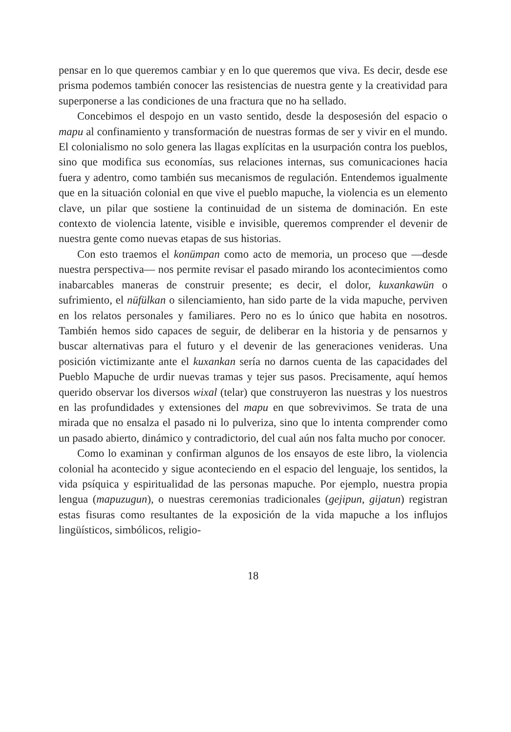pensar en lo que queremos cambiar y en lo que queremos que viva. Es decir, desde ese prisma podemos también conocer las resistencias de nuestra gente y la creatividad para superponerse a las condiciones de una fractura que no ha sellado.
Concebimos el despojo en un vasto sentido, desde la desposesión del espacio o mapu al confinamiento y transformación de nuestras formas de ser y vivir en el mundo. El colonialismo no solo genera las llagas explícitas en la usurpación contra los pueblos, sino que modifica sus economías, sus relaciones internas, sus comunicaciones hacia fuera y adentro, como también sus mecanismos de regulación. Entendemos igualmente que en la situación colonial en que vive el pueblo mapuche, la violencia es un elemento clave, un pilar que sostiene la continuidad de un sistema de dominación. En este contexto de violencia latente, visible e invisible, queremos comprender el devenir de nuestra gente como nuevas etapas de sus historias.
Con esto traemos el konümpan como acto de memoria, un proceso que —desde nuestra perspectiva— nos permite revisar el pasado mirando los acontecimientos como inabarcables maneras de construir presente; es decir, el dolor, kuxankawün o sufrimiento, el nüfülkan o silenciamiento, han sido parte de la vida mapuche, perviven en los relatos personales y familiares. Pero no es lo único que habita en nosotros. También hemos sido capaces de seguir, de deliberar en la historia y de pensarnos y buscar alternativas para el futuro y el devenir de las generaciones venideras. Una posición victimizante ante el kuxankan sería no darnos cuenta de las capacidades del Pueblo Mapuche de urdir nuevas tramas y tejer sus pasos. Precisamente, aquí hemos querido observar los diversos wixal (telar) que construyeron las nuestras y los nuestros en las profundidades y extensiones del mapu en que sobrevivimos. Se trata de una mirada que no ensalza el pasado ni lo pulveriza, sino que lo intenta comprender como un pasado abierto, dinámico y contradictorio, del cual aún nos falta mucho por conocer.
Como lo examinan y confirman algunos de los ensayos de este libro, la violencia colonial ha acontecido y sigue aconteciendo en el espacio del lenguaje, los sentidos, la vida psíquica y espiritualidad de las personas mapuche. Por ejemplo, nuestra propia lengua (mapuzugun), o nuestras ceremonias tradicionales (gejipun, gijatun) registran estas fisuras como resultantes de la exposición de la vida mapuche a los influjos lingüísticos, simbólicos, religio-
18